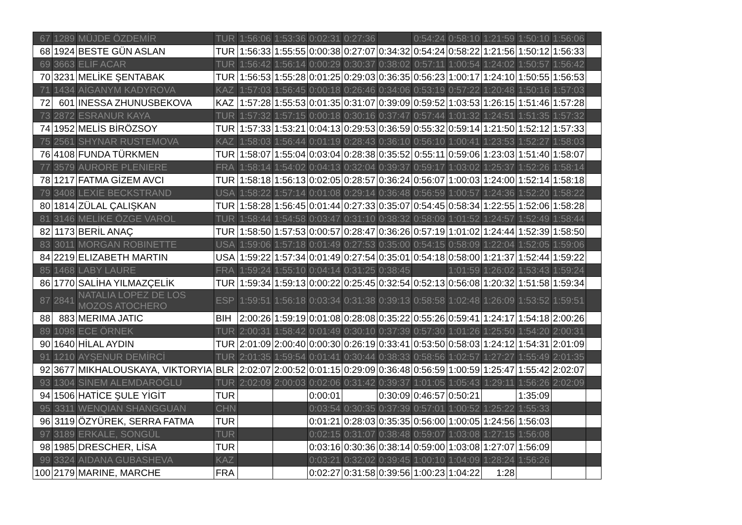| 67 | 1289 | MÜJDE ÖZDEMİR | TUR | 1:56:06 | 1:53:36 | 0:02:31 | 0:27:36 | | 0:54:24 | 0:58:10 | 1:21:59 | 1:50:10 | 1:56:06 | |
| 68 | 1924 | BESTE GÜN ASLAN | TUR | 1:56:33 | 1:55:55 | 0:00:38 | 0:27:07 | 0:34:32 | 0:54:24 | 0:58:22 | 1:21:56 | 1:50:12 | 1:56:33 | |
| 69 | 3663 | ELİF ACAR | TUR | 1:56:42 | 1:56:14 | 0:00:29 | 0:30:37 | 0:38:02 | 0:57:11 | 1:00:54 | 1:24:02 | 1:50:57 | 1:56:42 | |
| 70 | 3231 | MELİKE ŞENTABAK | TUR | 1:56:53 | 1:55:28 | 0:01:25 | 0:29:03 | 0:36:35 | 0:56:23 | 1:00:17 | 1:24:10 | 1:50:55 | 1:56:53 | |
| 71 | 1434 | AİGANYM KADYROVA | KAZ | 1:57:03 | 1:56:45 | 0:00:18 | 0:26:46 | 0:34:06 | 0:53:19 | 0:57:22 | 1:20:48 | 1:50:16 | 1:57:03 | |
| 72 | 601 | INESSA ZHUNUSBEKOVA | KAZ | 1:57:28 | 1:55:53 | 0:01:35 | 0:31:07 | 0:39:09 | 0:59:52 | 1:03:53 | 1:26:15 | 1:51:46 | 1:57:28 | |
| 73 | 2872 | ESRANUR KAYA | TUR | 1:57:32 | 1:57:15 | 0:00:18 | 0:30:16 | 0:37:47 | 0:57:44 | 1:01:32 | 1:24:51 | 1:51:35 | 1:57:32 | |
| 74 | 1952 | MELİS BİRÖZSOY | TUR | 1:57:33 | 1:53:21 | 0:04:13 | 0:29:53 | 0:36:59 | 0:55:32 | 0:59:14 | 1:21:50 | 1:52:12 | 1:57:33 | |
| 75 | 2561 | SHYNAR RUSTEMOVA | KAZ | 1:58:03 | 1:56:44 | 0:01:19 | 0:28:43 | 0:36:10 | 0:56:10 | 1:00:41 | 1:23:53 | 1:52:27 | 1:58:03 | |
| 76 | 4108 | FUNDA TÜRKMEN | TUR | 1:58:07 | 1:55:04 | 0:03:04 | 0:28:38 | 0:35:52 | 0:55:11 | 0:59:06 | 1:23:03 | 1:51:40 | 1:58:07 | |
| 77 | 3579 | AURORE PLENIERE | FRA | 1:58:14 | 1:54:02 | 0:04:13 | 0:32:04 | 0:39:37 | 0:59:17 | 1:03:02 | 1:25:37 | 1:52:26 | 1:58:14 | |
| 78 | 1217 | FATMA GİZEM AVCI | TUR | 1:58:18 | 1:56:13 | 0:02:05 | 0:28:57 | 0:36:24 | 0:56:07 | 1:00:03 | 1:24:00 | 1:52:14 | 1:58:18 | |
| 79 | 3408 | LEXİE BECKSTRAND | USA | 1:58:22 | 1:57:14 | 0:01:08 | 0:29:14 | 0:36:48 | 0:56:59 | 1:00:57 | 1:24:36 | 1:52:20 | 1:58:22 | |
| 80 | 1814 | ZÜLAL ÇALIŞKAN | TUR | 1:58:28 | 1:56:45 | 0:01:44 | 0:27:33 | 0:35:07 | 0:54:45 | 0:58:34 | 1:22:55 | 1:52:06 | 1:58:28 | |
| 81 | 3146 | MELİKE ÖZGE VAROL | TUR | 1:58:44 | 1:54:58 | 0:03:47 | 0:31:10 | 0:38:32 | 0:58:09 | 1:01:52 | 1:24:57 | 1:52:49 | 1:58:44 | |
| 82 | 1173 | BERİL ANAÇ | TUR | 1:58:50 | 1:57:53 | 0:00:57 | 0:28:47 | 0:36:26 | 0:57:19 | 1:01:02 | 1:24:44 | 1:52:39 | 1:58:50 | |
| 83 | 3011 | MORGAN ROBINETTE | USA | 1:59:06 | 1:57:18 | 0:01:49 | 0:27:53 | 0:35:00 | 0:54:15 | 0:58:09 | 1:22:04 | 1:52:05 | 1:59:06 | |
| 84 | 2219 | ELIZABETH MARTIN | USA | 1:59:22 | 1:57:34 | 0:01:49 | 0:27:54 | 0:35:01 | 0:54:18 | 0:58:00 | 1:21:37 | 1:52:44 | 1:59:22 | |
| 85 | 1468 | LABY LAURE | FRA | 1:59:24 | 1:55:10 | 0:04:14 | 0:31:25 | 0:38:45 | | 1:01:59 | 1:26:02 | 1:53:43 | 1:59:24 | |
| 86 | 1770 | SALİHA YILMAZÇELİK | TUR | 1:59:34 | 1:59:13 | 0:00:22 | 0:25:45 | 0:32:54 | 0:52:13 | 0:56:08 | 1:20:32 | 1:51:58 | 1:59:34 | |
| 87 | 2841 | NATALIA LOPEZ DE LOS MOZOS ATOCHERO | ESP | 1:59:51 | 1:56:18 | 0:03:34 | 0:31:38 | 0:39:13 | 0:58:58 | 1:02:48 | 1:26:09 | 1:53:52 | 1:59:51 | |
| 88 | 883 | MERIMA JATIC | BIH | 2:00:26 | 1:59:19 | 0:01:08 | 0:28:08 | 0:35:22 | 0:55:26 | 0:59:41 | 1:24:17 | 1:54:18 | 2:00:26 | |
| 89 | 1098 | ECE ÖRNEK | TUR | 2:00:31 | 1:58:42 | 0:01:49 | 0:30:10 | 0:37:39 | 0:57:30 | 1:01:26 | 1:25:50 | 1:54:20 | 2:00:31 | |
| 90 | 1640 | HİLAL AYDIN | TUR | 2:01:09 | 2:00:40 | 0:00:30 | 0:26:19 | 0:33:41 | 0:53:50 | 0:58:03 | 1:24:12 | 1:54:31 | 2:01:09 | |
| 91 | 1210 | AYŞENUR DEMİRCİ | TUR | 2:01:35 | 1:59:54 | 0:01:41 | 0:30:44 | 0:38:33 | 0:58:56 | 1:02:57 | 1:27:27 | 1:55:49 | 2:01:35 | |
| 92 | 3677 | MIKHALOUSKAYA, VIKTORYIA | BLR | 2:02:07 | 2:00:52 | 0:01:15 | 0:29:09 | 0:36:48 | 0:56:59 | 1:00:59 | 1:25:47 | 1:55:42 | 2:02:07 | |
| 93 | 1304 | SİNEM ALEMDAROĞLU | TUR | 2:02:09 | 2:00:03 | 0:02:06 | 0:31:42 | 0:39:37 | 1:01:05 | 1:05:43 | 1:29:11 | 1:56:26 | 2:02:09 | |
| 94 | 1506 | HATİCE ŞULE YİGİT | TUR | | | 0:00:01 | | 0:30:09 | 0:46:57 | 0:50:21 | | 1:35:09 | | |
| 95 | 3311 | WENQIAN SHANGGUAN | CHN | | | 0:03:54 | 0:30:35 | 0:37:39 | 0:57:01 | 1:00:52 | 1:25:22 | 1:55:33 | | |
| 96 | 3119 | ÖZYÜREK, SERRA FATMA | TUR | | | 0:01:21 | 0:28:03 | 0:35:35 | 0:56:00 | 1:00:05 | 1:24:56 | 1:56:03 | | |
| 97 | 3189 | ERKALE, SONGÜL | TUR | | | 0:02:15 | 0:31:07 | 0:38:48 | 0:59:07 | 1:03:08 | 1:27:15 | 1:56:08 | | |
| 98 | 1985 | DRESCHER, LİSA | TUR | | | 0:03:16 | 0:30:36 | 0:38:14 | 0:59:00 | 1:03:08 | 1:27:07 | 1:56:09 | | |
| 99 | 3324 | AIDANA GUBASHEVA | KAZ | | | 0:03:21 | 0:32:02 | 0:39:45 | 1:00:10 | 1:04:09 | 1:28:24 | 1:56:26 | | |
| 100 | 2179 | MARINE, MARCHE | FRA | | | 0:02:27 | 0:31:58 | 0:39:56 | 1:00:23 | 1:04:22 | 1:28 | | | |